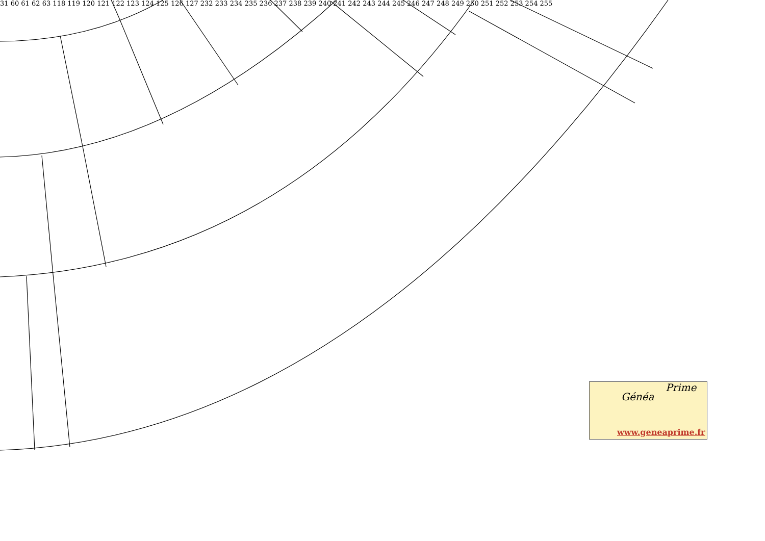31 60 61 62 63 118 119 120 121 122 123 124 125 126 127 232 233 234 235 236 237 238 239 240 241 242 243 244 245 246 247 248 249 250 251 252 253 254 255
Généa
Prime
www.geneaprime.fr